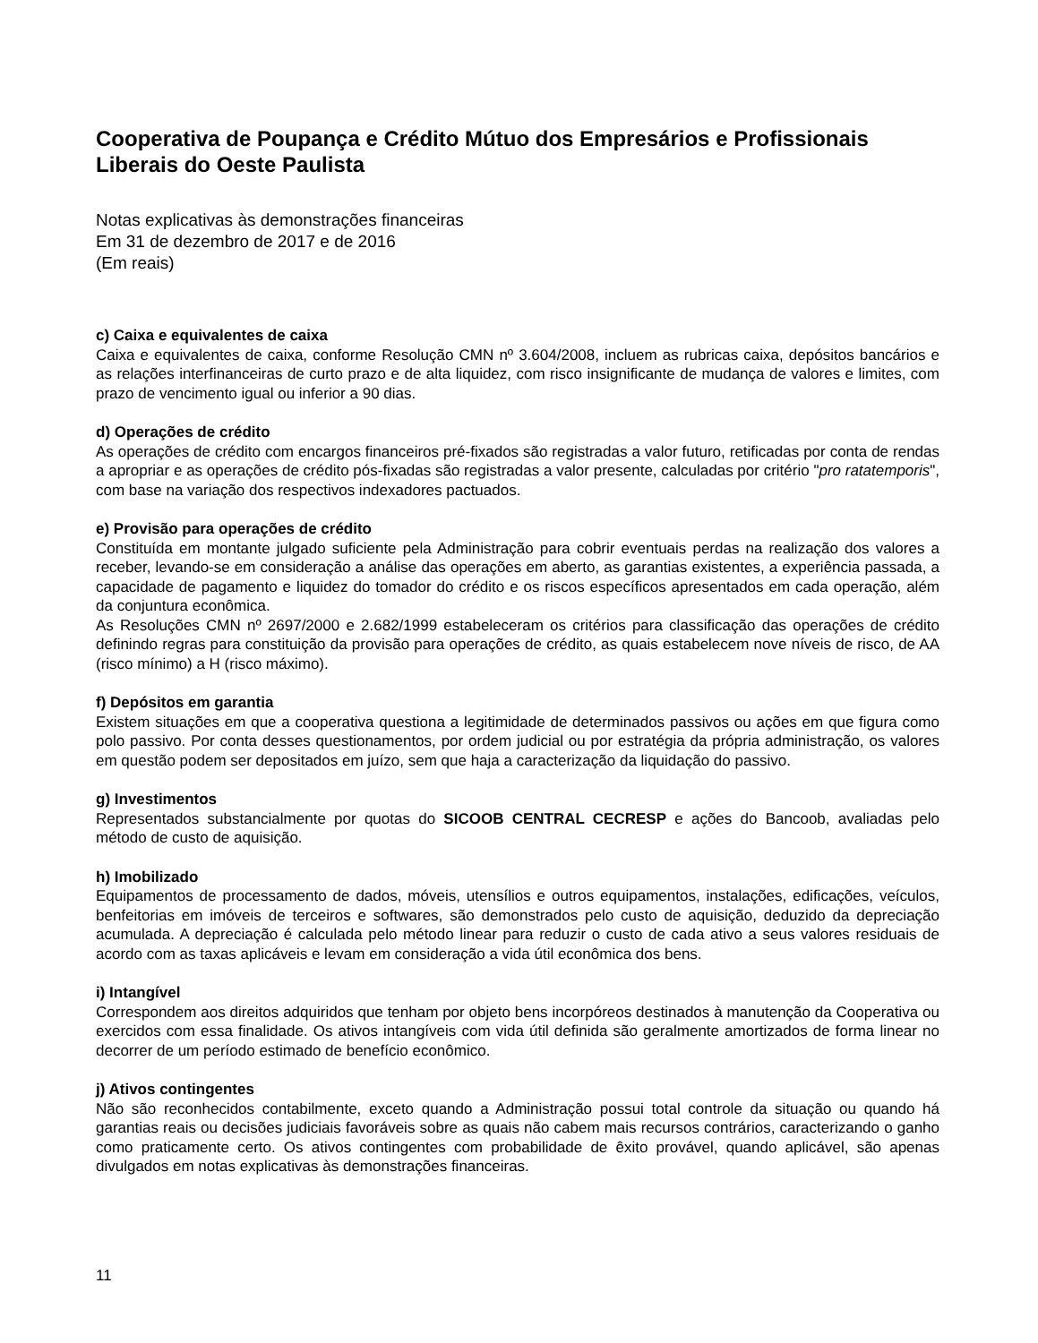Cooperativa de Poupança e Crédito Mútuo dos Empresários e Profissionais Liberais do Oeste Paulista
Notas explicativas às demonstrações financeiras
Em 31 de dezembro de 2017 e de 2016
(Em reais)
c) Caixa e equivalentes de caixa
Caixa e equivalentes de caixa, conforme Resolução CMN nº 3.604/2008, incluem as rubricas caixa, depósitos bancários e as relações interfinanceiras de curto prazo e de alta liquidez, com risco insignificante de mudança de valores e limites, com prazo de vencimento igual ou inferior a 90 dias.
d) Operações de crédito
As operações de crédito com encargos financeiros pré-fixados são registradas a valor futuro, retificadas por conta de rendas a apropriar e as operações de crédito pós-fixadas são registradas a valor presente, calculadas por critério "pro ratatemporis", com base na variação dos respectivos indexadores pactuados.
e) Provisão para operações de crédito
Constituída em montante julgado suficiente pela Administração para cobrir eventuais perdas na realização dos valores a receber, levando-se em consideração a análise das operações em aberto, as garantias existentes, a experiência passada, a capacidade de pagamento e liquidez do tomador do crédito e os riscos específicos apresentados em cada operação, além da conjuntura econômica.
As Resoluções CMN nº 2697/2000 e 2.682/1999 estabeleceram os critérios para classificação das operações de crédito definindo regras para constituição da provisão para operações de crédito, as quais estabelecem nove níveis de risco, de AA (risco mínimo) a H (risco máximo).
f) Depósitos em garantia
Existem situações em que a cooperativa questiona a legitimidade de determinados passivos ou ações em que figura como polo passivo. Por conta desses questionamentos, por ordem judicial ou por estratégia da própria administração, os valores em questão podem ser depositados em juízo, sem que haja a caracterização da liquidação do passivo.
g) Investimentos
Representados substancialmente por quotas do SICOOB CENTRAL CECRESP e ações do Bancoob, avaliadas pelo método de custo de aquisição.
h) Imobilizado
Equipamentos de processamento de dados, móveis, utensílios e outros equipamentos, instalações, edificações, veículos, benfeitorias em imóveis de terceiros e softwares, são demonstrados pelo custo de aquisição, deduzido da depreciação acumulada. A depreciação é calculada pelo método linear para reduzir o custo de cada ativo a seus valores residuais de acordo com as taxas aplicáveis e levam em consideração a vida útil econômica dos bens.
i) Intangível
Correspondem aos direitos adquiridos que tenham por objeto bens incorpóreos destinados à manutenção da Cooperativa ou exercidos com essa finalidade. Os ativos intangíveis com vida útil definida são geralmente amortizados de forma linear no decorrer de um período estimado de benefício econômico.
j) Ativos contingentes
Não são reconhecidos contabilmente, exceto quando a Administração possui total controle da situação ou quando há garantias reais ou decisões judiciais favoráveis sobre as quais não cabem mais recursos contrários, caracterizando o ganho como praticamente certo. Os ativos contingentes com probabilidade de êxito provável, quando aplicável, são apenas divulgados em notas explicativas às demonstrações financeiras.
11